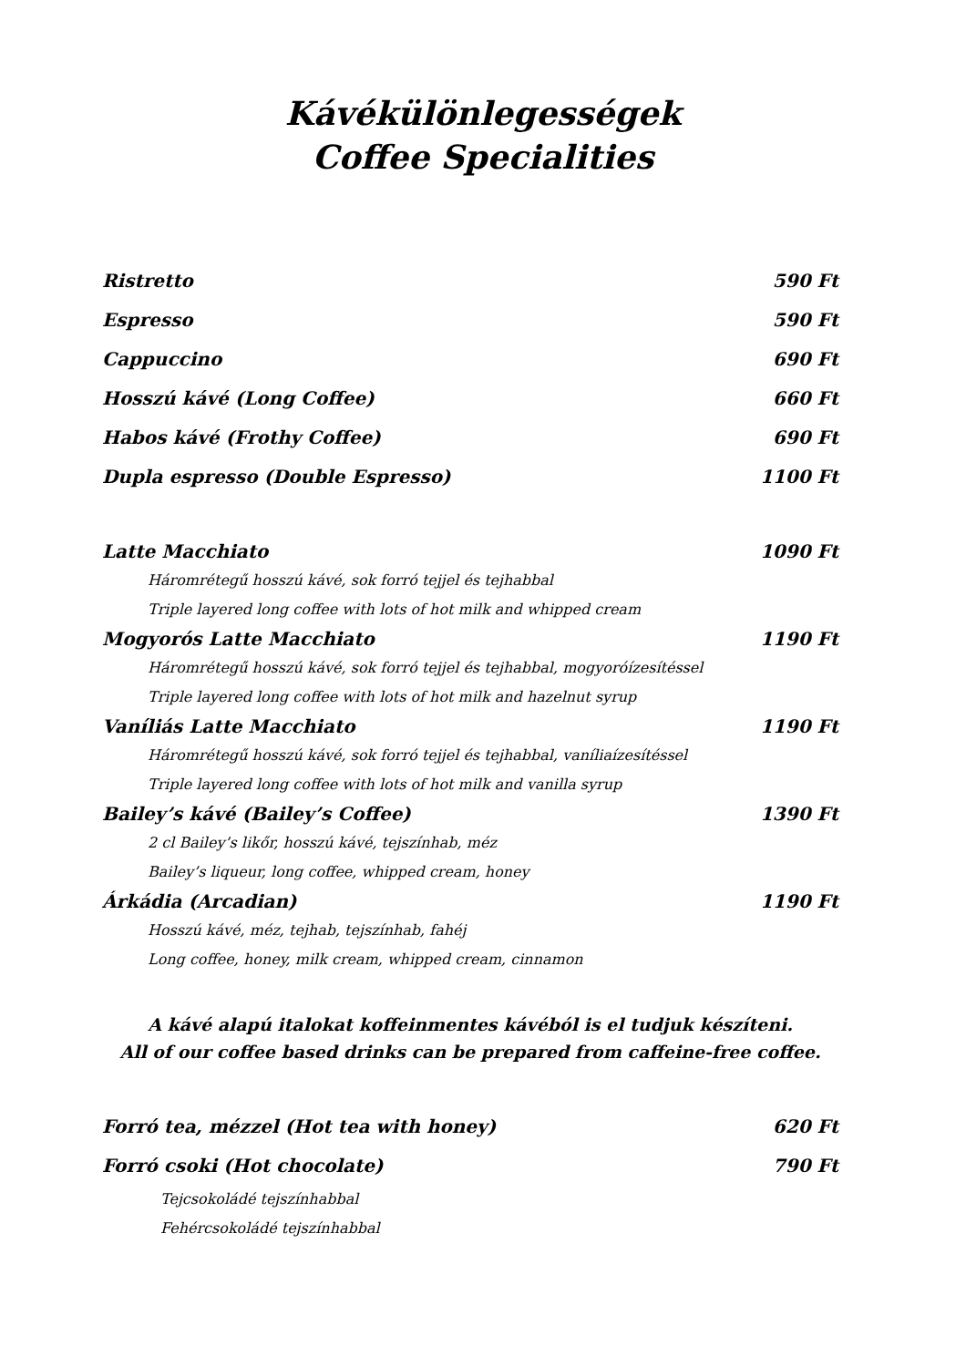Kávékülönlegességek
Coffee Specialities
Ristretto 590 Ft
Espresso 590 Ft
Cappuccino 690 Ft
Hosszú kávé (Long Coffee) 660 Ft
Habos kávé (Frothy Coffee) 690 Ft
Dupla espresso (Double Espresso) 1100 Ft
Latte Macchiato 1090 Ft
Háromrétegű hosszú kávé, sok forró tejjel és tejhabbal
Triple layered long coffee with lots of hot milk and whipped cream
Mogyorós Latte Macchiato 1190 Ft
Háromrétegű hosszú kávé, sok forró tejjel és tejhabbal, mogyoróízesítéssel
Triple layered long coffee with lots of hot milk and hazelnut syrup
Vaníliás Latte Macchiato 1190 Ft
Háromrétegű hosszú kávé, sok forró tejjel és tejhabbal, vaníliaízesítéssel
Triple layered long coffee with lots of hot milk and vanilla syrup
Bailey’s kávé (Bailey’s Coffee) 1390 Ft
2 cl Bailey’s likőr, hosszú kávé, tejszínhab, méz
Bailey’s liqueur, long coffee, whipped cream, honey
Árkádia (Arcadian) 1190 Ft
Hosszú kávé, méz, tejhab, tejszínhab, fahéj
Long coffee, honey, milk cream, whipped cream, cinnamon
A kávé alapú italokat koffeinmentes kávéból is el tudjuk készíteni.
All of our coffee based drinks can be prepared from caffeine-free coffee.
Forró tea, mézzel (Hot tea with honey) 620 Ft
Forró csoki (Hot chocolate) 790 Ft
Tejcsokoládé tejszínhabbal
Fehércsokoládé tejszínhabbal